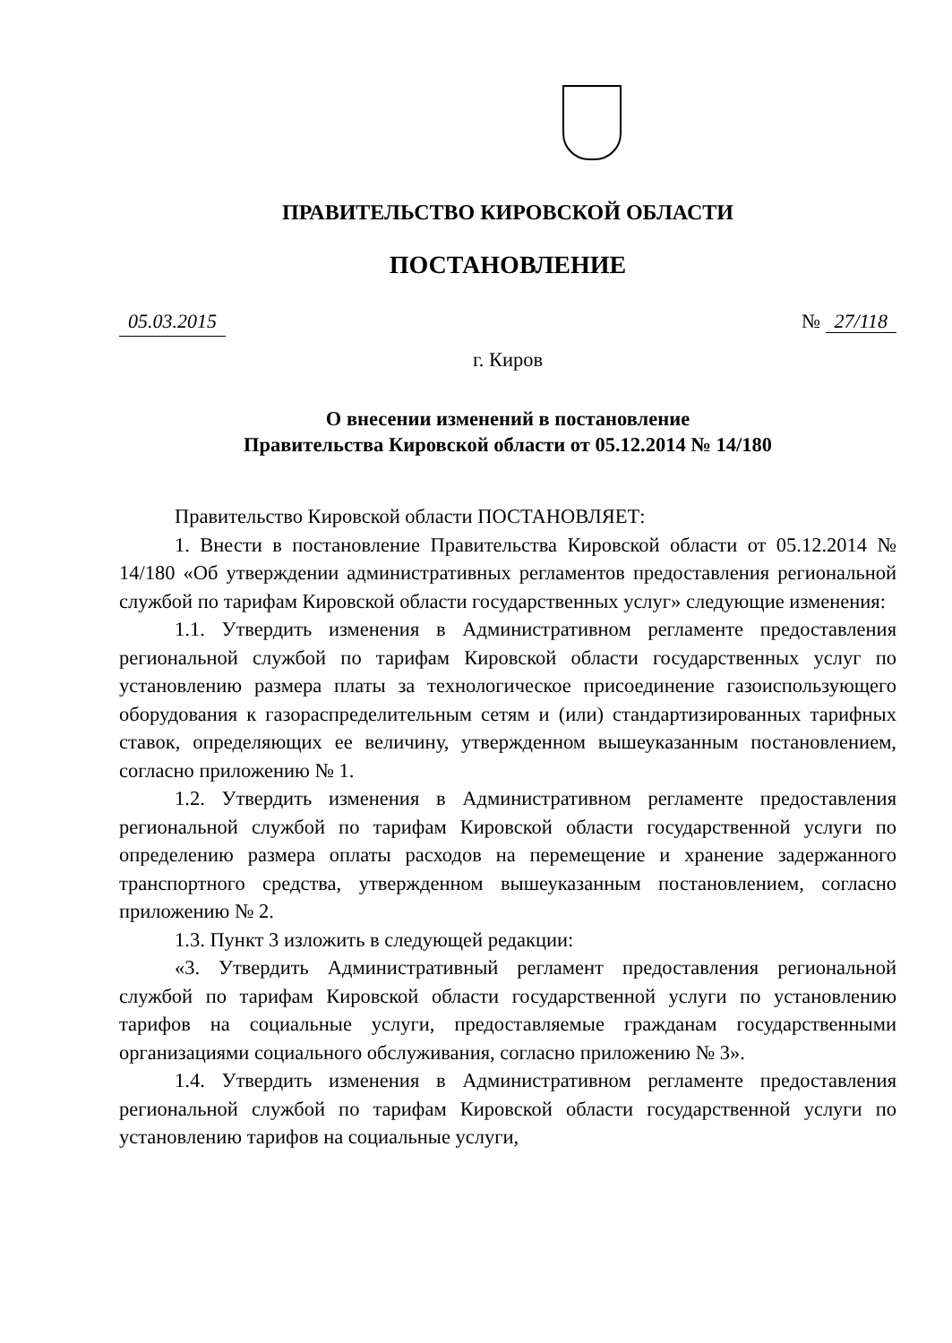ПРАВИТЕЛЬСТВО КИРОВСКОЙ ОБЛАСТИ
ПОСТАНОВЛЕНИЕ
05.03.2015 № 27/118
г. Киров
О внесении изменений в постановление
Правительства Кировской области от 05.12.2014 № 14/180
Правительство Кировской области ПОСТАНОВЛЯЕТ:
1. Внести в постановление Правительства Кировской области от 05.12.2014 № 14/180 «Об утверждении административных регламентов предоставления региональной службой по тарифам Кировской области государственных услуг» следующие изменения:
1.1. Утвердить изменения в Административном регламенте предоставления региональной службой по тарифам Кировской области государственных услуг по установлению размера платы за технологическое присоединение газоиспользующего оборудования к газораспределительным сетям и (или) стандартизированных тарифных ставок, определяющих ее величину, утвержденном вышеуказанным постановлением, согласно приложению № 1.
1.2. Утвердить изменения в Административном регламенте предоставления региональной службой по тарифам Кировской области государственной услуги по определению размера оплаты расходов на перемещение и хранение задержанного транспортного средства, утвержденном вышеуказанным постановлением, согласно приложению № 2.
1.3. Пункт 3 изложить в следующей редакции:
«3. Утвердить Административный регламент предоставления региональной службой по тарифам Кировской области государственной услуги по установлению тарифов на социальные услуги, предоставляемые гражданам государственными организациями социального обслуживания, согласно приложению № 3».
1.4. Утвердить изменения в Административном регламенте предоставления региональной службой по тарифам Кировской области государственной услуги по установлению тарифов на социальные услуги,